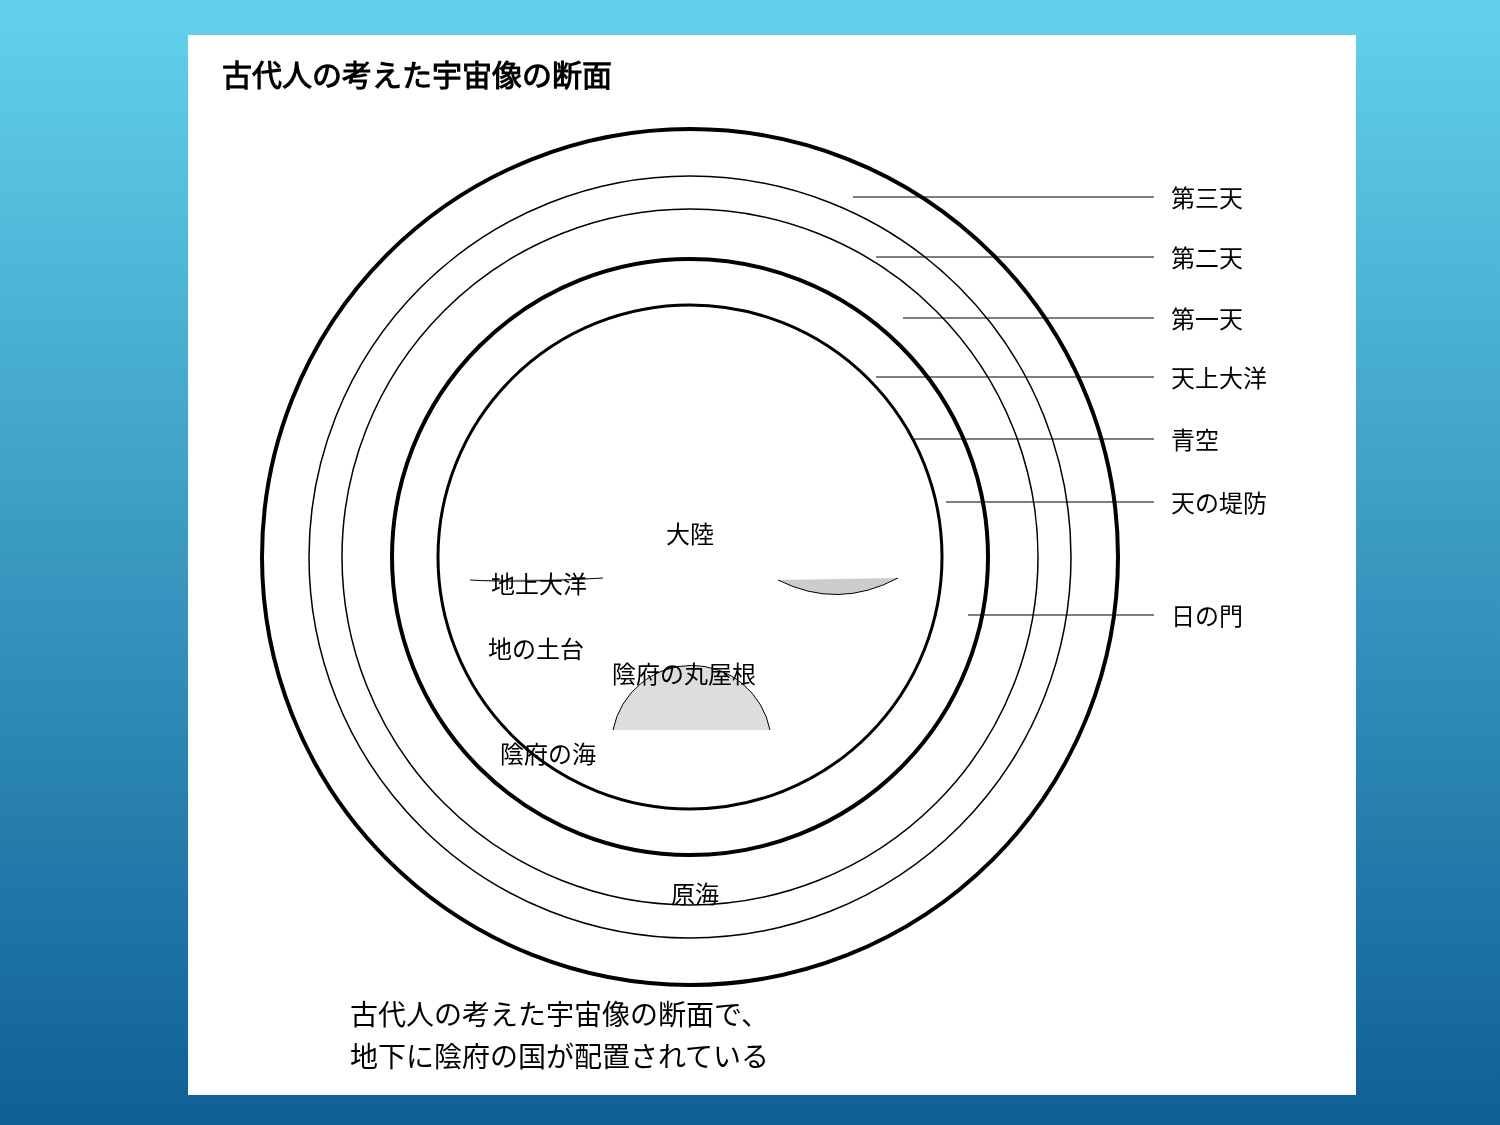古代人の考えた宇宙像の断面
第三天
第二天
第一天
天上大洋
青空
天の堤防
日の門
大陸
地上大洋
地の土台
陰府の丸屋根
陰府の海
原海
古代人の考えた宇宙像の断面で、
地下に陰府の国が配置されている